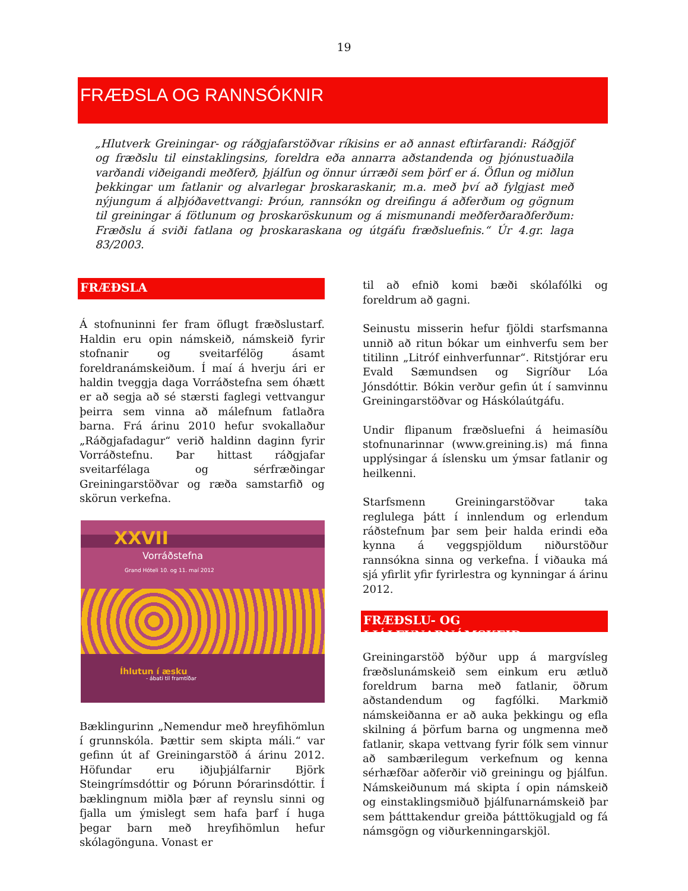19
FRÆÐSLA OG RANNSÓKNIR
„Hlutverk Greiningar- og ráðgjafarstöðvar ríkisins er að annast eftirfarandi: Ráðgjöf og fræðslu til einstaklingsins, foreldra eða annarra aðstandenda og þjónustuaðila varðandi viðeigandi meðferð, þjálfun og önnur úrræði sem þörf er á. Öflun og miðlun þekkingar um fatlanir og alvarlegar þroskaraskanir, m.a. með því að fylgjast með nýjungum á alþjóðavettvangi: Þróun, rannsókn og dreifingu á aðferðum og gögnum til greiningar á fötlunum og þroskaröskunum og á mismunandi meðferðaraðferðum: Fræðslu á sviði fatlana og þroskaraskana og útgáfu fræðsluefnis.“ Úr 4.gr. laga 83/2003.
FRÆÐSLA
Á stofnuninni fer fram öflugt fræðslustarf. Haldin eru opin námskeið, námskeið fyrir stofnanir og sveitarfélög ásamt foreldranámskeiðum. Í maí á hverju ári er haldin tveggja daga Vorráðstefna sem óhætt er að segja að sé stærsti faglegi vettvangur þeirra sem vinna að málefnum fatlaðra barna. Frá árinu 2010 hefur svokallaður „Ráðgjafadagur“ verið haldinn daginn fyrir Vorráðstefnu. Þar hittast ráðgjafar sveitarfélaga og sérfræðingar Greiningarstöðvar og ræða samstarfið og skörun verkefna.
XXVII
Vorráðstefna
Grand Hóteli 10. og 11. maí 2012
Íhlutun í æsku
- ábati til framtíðar
Bæklingurinn „Nemendur með hreyfihömlun í grunnskóla. Þættir sem skipta máli.“ var gefinn út af Greiningarstöð á árinu 2012. Höfundar eru iðjuþjálfarnir Björk Steingrímsdóttir og Þórunn Þórarinsdóttir. Í bæklingnum miðla þær af reynslu sinni og fjalla um ýmislegt sem hafa þarf í huga þegar barn með hreyfihömlun hefur skólagönguna. Vonast er
til að efnið komi bæði skólafólki og foreldrum að gagni.
Seinustu misserin hefur fjöldi starfsmanna unnið að ritun bókar um einhverfu sem ber titilinn „Litróf einhverfunnar“. Ritstjórar eru Evald Sæmundsen og Sigríður Lóa Jónsdóttir. Bókin verður gefin út í samvinnu Greiningarstöðvar og Háskólaútgáfu.
Undir flipanum fræðsluefni á heimasíðu stofnunarinnar (www.greining.is) má finna upplýsingar á íslensku um ýmsar fatlanir og heilkenni.
Starfsmenn Greiningarstöðvar taka reglulega þátt í innlendum og erlendum ráðstefnum þar sem þeir halda erindi eða kynna á veggspjöldum niðurstöður rannsókna sinna og verkefna. Í viðauka má sjá yfirlit yfir fyrirlestra og kynningar á árinu 2012.
FRÆÐSLU- OG ÞJÁLFUNARNÁMSKEIÐ
Greiningarstöð býður upp á margvísleg fræðslunámskeið sem einkum eru ætluð foreldrum barna með fatlanir, öðrum aðstandendum og fagfólki. Markmið námskeiðanna er að auka þekkingu og efla skilning á þörfum barna og ungmenna með fatlanir, skapa vettvang fyrir fólk sem vinnur að sambærilegum verkefnum og kenna sérhæfðar aðferðir við greiningu og þjálfun. Námskeiðunum má skipta í opin námskeið og einstaklingsmiðuð þjálfunarnámskeið þar sem þátttakendur greiða þátttökugjald og fá námsgögn og viðurkenningarskjöl.